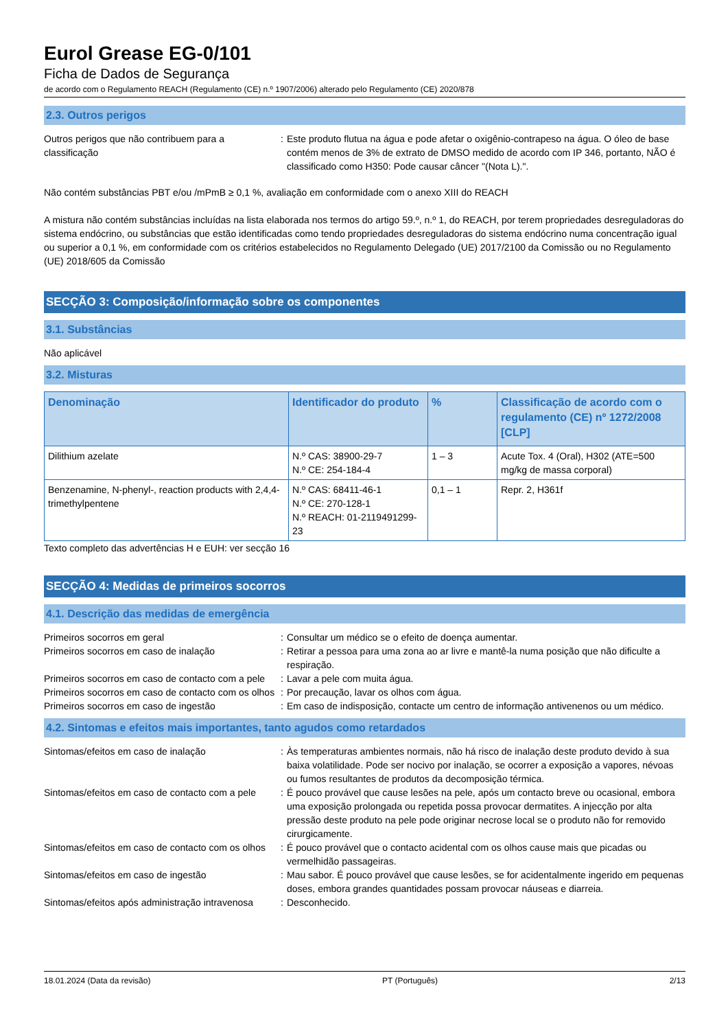Eurol Grease EG-0/101
Ficha de Dados de Segurança
de acordo com o Regulamento REACH (Regulamento (CE) n.º 1907/2006) alterado pelo Regulamento (CE) 2020/878
2.3. Outros perigos
Outros perigos que não contribuem para a classificação
: Este produto flutua na água e pode afetar o oxigênio-contrapeso na água. O óleo de base contém menos de 3% de extrato de DMSO medido de acordo com IP 346, portanto, NÃO é classificado como H350: Pode causar câncer "(Nota L).".
Não contém substâncias PBT e/ou /mPmB ≥ 0,1 %, avaliação em conformidade com o anexo XIII do REACH
A mistura não contém substâncias incluídas na lista elaborada nos termos do artigo 59.º, n.º 1, do REACH, por terem propriedades desreguladoras do sistema endócrino, ou substâncias que estão identificadas como tendo propriedades desreguladoras do sistema endócrino numa concentração igual ou superior a 0,1 %, em conformidade com os critérios estabelecidos no Regulamento Delegado (UE) 2017/2100 da Comissão ou no Regulamento (UE) 2018/605 da Comissão
SECÇÃO 3: Composição/informação sobre os componentes
3.1. Substâncias
Não aplicável
3.2. Misturas
| Denominação | Identificador do produto | % | Classificação de acordo com o regulamento (CE) nº 1272/2008 [CLP] |
| --- | --- | --- | --- |
| Dilithium azelate | N.º CAS: 38900-29-7 N.º CE: 254-184-4 | 1 – 3 | Acute Tox. 4 (Oral), H302 (ATE=500 mg/kg de massa corporal) |
| Benzenamine, N-phenyl-, reaction products with 2,4,4-trimethylpentene | N.º CAS: 68411-46-1 N.º CE: 270-128-1 N.º REACH: 01-2119491299-23 | 0,1 – 1 | Repr. 2, H361f |
Texto completo das advertências H e EUH: ver secção 16
SECÇÃO 4: Medidas de primeiros socorros
4.1. Descrição das medidas de emergência
Primeiros socorros em geral : Consultar um médico se o efeito de doença aumentar.
Primeiros socorros em caso de inalação : Retirar a pessoa para uma zona ao ar livre e mantê-la numa posição que não dificulte a respiração.
Primeiros socorros em caso de contacto com a pele
: Lavar a pele com muita água.
Primeiros socorros em caso de contacto com os olhos
: Por precaução, lavar os olhos com água.
Primeiros socorros em caso de ingestão : Em caso de indisposição, contacte um centro de informação antivenenos ou um médico.
4.2. Sintomas e efeitos mais importantes, tanto agudos como retardados
Sintomas/efeitos em caso de inalação : Às temperaturas ambientes normais, não há risco de inalação deste produto devido à sua baixa volatilidade. Pode ser nocivo por inalação, se ocorrer a exposição a vapores, névoas ou fumos resultantes de produtos da decomposição térmica.
Sintomas/efeitos em caso de contacto com a pele
: É pouco provável que cause lesões na pele, após um contacto breve ou ocasional, embora uma exposição prolongada ou repetida possa provocar dermatites. A injecção por alta pressão deste produto na pele pode originar necrose local se o produto não for removido cirurgicamente.
Sintomas/efeitos em caso de contacto com os olhos
: É pouco provável que o contacto acidental com os olhos cause mais que picadas ou vermelhidão passageiras.
Sintomas/efeitos em caso de ingestão : Mau sabor. É pouco provável que cause lesões, se for acidentalmente ingerido em pequenas doses, embora grandes quantidades possam provocar náuseas e diarreia.
Sintomas/efeitos após administração intravenosa
: Desconhecido.
18.01.2024 (Data da revisão) PT (Português) 2/13